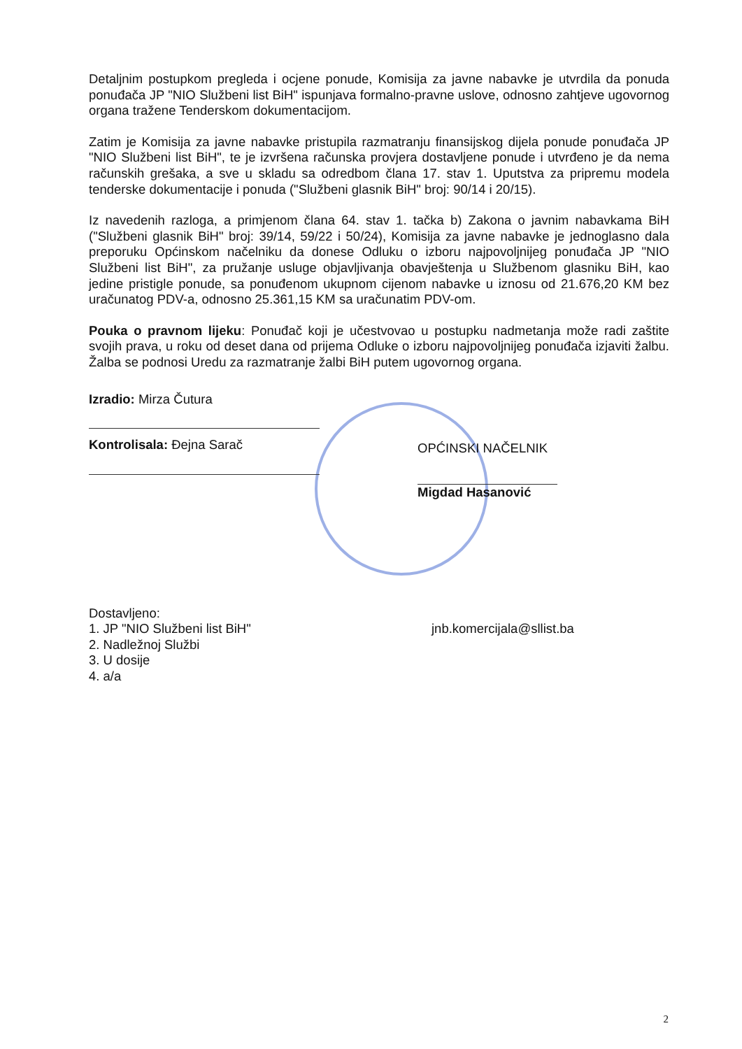Detaljnim postupkom pregleda i ocjene ponude, Komisija za javne nabavke je utvrdila da ponuda ponuđača JP "NIO Službeni list BiH" ispunjava formalno-pravne uslove, odnosno zahtjeve ugovornog organa tražene Tenderskom dokumentacijom.
Zatim je Komisija za javne nabavke pristupila razmatranju finansijskog dijela ponude ponuđača JP "NIO Službeni list BiH", te je izvršena računska provjera dostavljene ponude i utvrđeno je da nema računskih grešaka, a sve u skladu sa odredbom člana 17. stav 1. Uputstva za pripremu modela tenderske dokumentacije i ponuda ("Službeni glasnik BiH" broj: 90/14 i 20/15).
Iz navedenih razloga, a primjenom člana 64. stav 1. tačka b) Zakona o javnim nabavkama BiH ("Službeni glasnik BiH" broj: 39/14, 59/22 i 50/24), Komisija za javne nabavke je jednoglasno dala preporuku Općinskom načelniku da donese Odluku o izboru najpovoljnijeg ponuđača JP "NIO Službeni list BiH", za pružanje usluge objavljivanja obavještenja u Službenom glasniku BiH, kao jedine pristigle ponude, sa ponuđenom ukupnom cijenom nabavke u iznosu od 21.676,20 KM bez uračunatog PDV-a, odnosno 25.361,15 KM sa uračunatim PDV-om.
Pouka o pravnom lijeku: Ponuđač koji je učestvovao u postupku nadmetanja može radi zaštite svojih prava, u roku od deset dana od prijema Odluke o izboru najpovoljnijeg ponuđača izjaviti žalbu. Žalba se podnosi Uredu za razmatranje žalbi BiH putem ugovornog organa.
Izradio: Mirza Čutura
Kontrolisala: Đejna Sarač
OPĆINSKI NAČELNIK
Migdad Hasanović
Dostavljeno:
1. JP "NIO Službeni list BiH" jnb.komercijala@sllist.ba
2. Nadležnoj Službi
3. U dosije
4. a/a
2